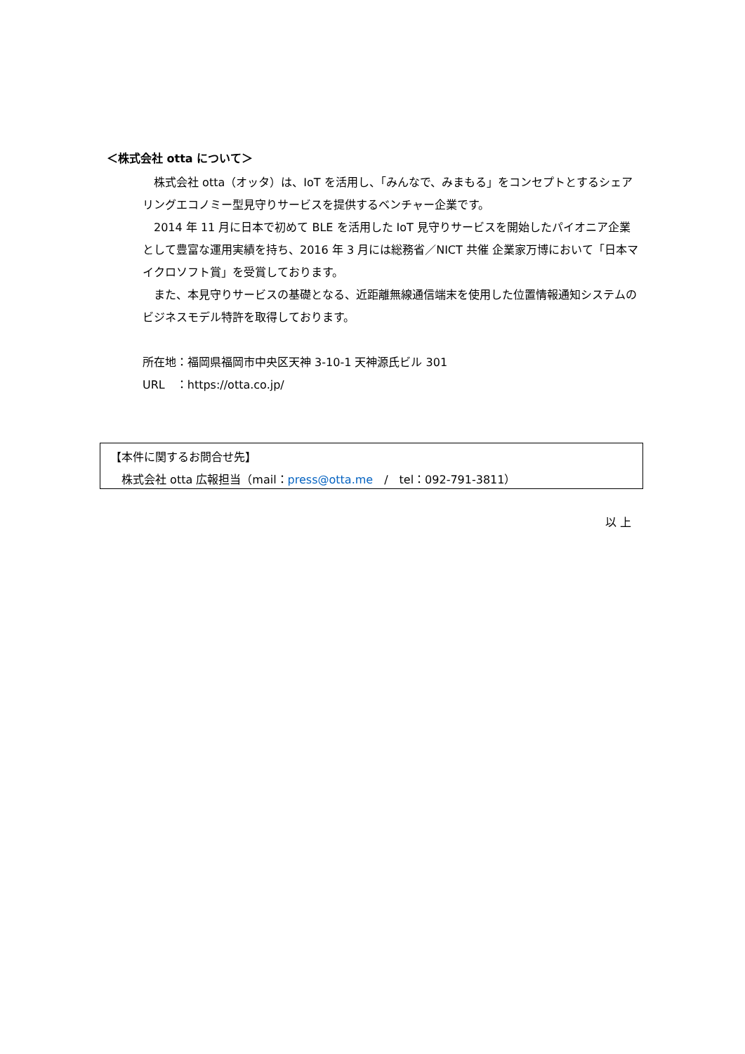＜株式会社 otta について＞
　株式会社 otta（オッタ）は、IoT を活用し、「みんなで、みまもる」をコンセプトとするシェアリングエコノミー型見守りサービスを提供するベンチャー企業です。
　2014 年 11 月に日本で初めて BLE を活用した IoT 見守りサービスを開始したパイオニア企業として豊富な運用実績を持ち、2016 年 3 月には総務省／NICT 共催 企業家万博において「日本マイクロソフト賞」を受賞しております。
　また、本見守りサービスの基礎となる、近距離無線通信端末を使用した位置情報通知システムのビジネスモデル特許を取得しております。
所在地：福岡県福岡市中央区天神 3-10-1 天神源氏ビル 301
URL　：https://otta.co.jp/
【本件に関するお問合せ先】
　株式会社 otta 広報担当（mail：press@otta.me　/　tel：092-791-3811）
以 上